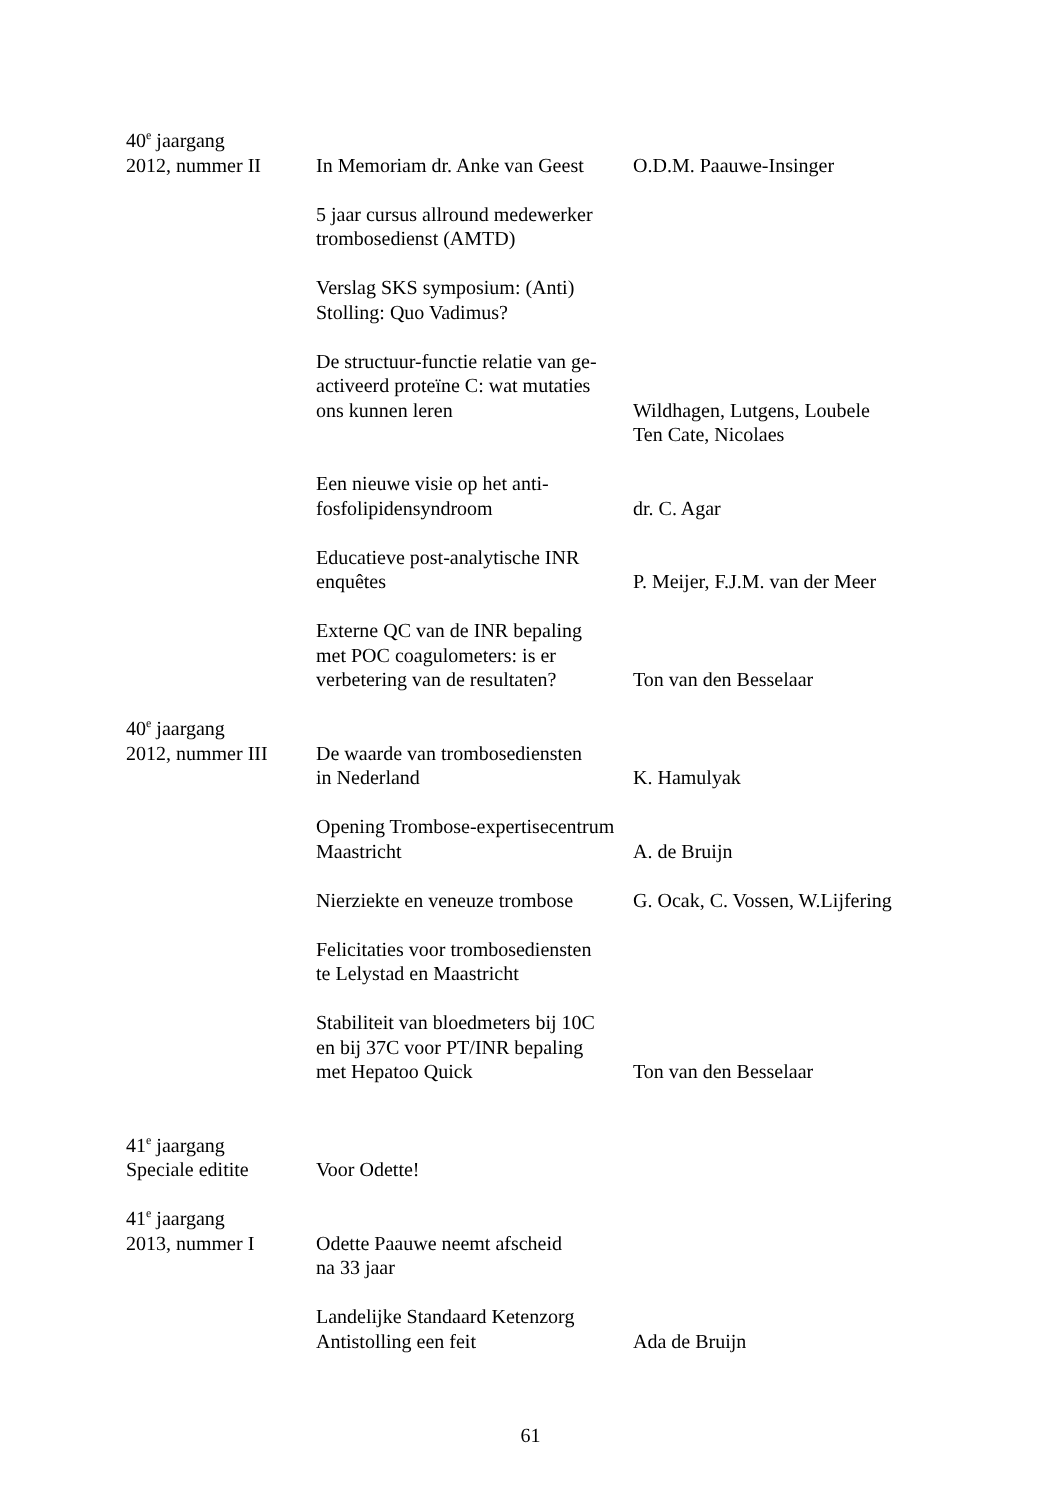40<sup>e</sup> jaargang
2012, nummer II In Memoriam dr. Anke van Geest
O.D.M. Paauwe-Insinger
5 jaar cursus allround medewerker
trombosedienst (AMTD)
Verslag SKS symposium: (Anti)
Stolling: Quo Vadimus?
De structuur-functie relatie van ge-
activeerd proteïne C: wat mutaties
ons kunnen leren
Wildhagen, Lutgens, Loubele
Ten Cate, Nicolaes
Een nieuwe visie op het anti-
fosfolipidensyndroom
dr. C. Agar
Educatieve post-analytische INR
enquêtes
P. Meijer, F.J.M. van der Meer
Externe QC van de INR bepaling
met POC coagulometers: is er
verbetering van de resultaten?
Ton van den Besselaar
40<sup>e</sup> jaargang
2012, nummer III
De waarde van trombosediensten
in Nederland
K. Hamulyak
Opening Trombose-expertisecentrum
Maastricht
A. de Bruijn
Nierziekte en veneuze trombose
G. Ocak, C. Vossen, W.Lijfering
Felicitaties voor trombosediensten
te Lelystad en Maastricht
Stabiliteit van bloedmeters bij 10C
en bij 37C voor PT/INR bepaling
met Hepatoo Quick
Ton van den Besselaar
41<sup>e</sup> jaargang
Speciale editite
Voor Odette!
41<sup>e</sup> jaargang
2013, nummer I Odette Paauwe neemt afscheid
na 33 jaar
Landelijke Standaard Ketenzorg
Antistolling een feit
Ada de Bruijn
61